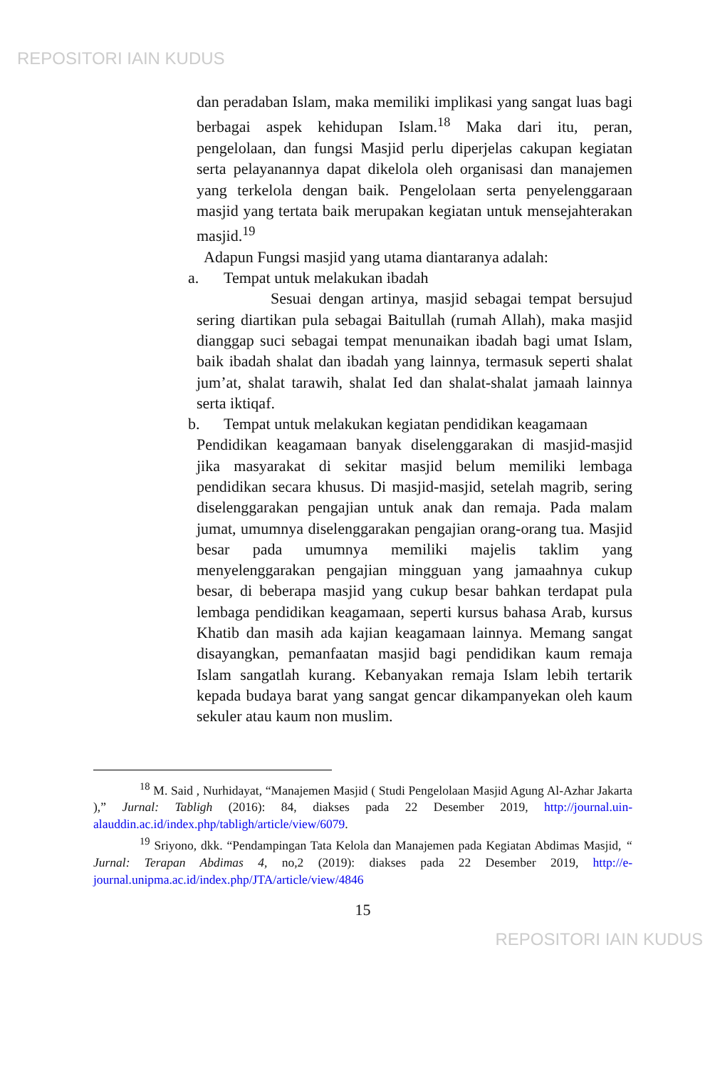REPOSITORI IAIN KUDUS
dan peradaban Islam, maka memiliki implikasi yang sangat luas bagi berbagai aspek kehidupan Islam.<sup>18</sup> Maka dari itu, peran, pengelolaan, dan fungsi Masjid perlu diperjelas cakupan kegiatan serta pelayanannya dapat dikelola oleh organisasi dan manajemen yang terkelola dengan baik. Pengelolaan serta penyelenggaraan masjid yang tertata baik merupakan kegiatan untuk mensejahterakan masjid.<sup>19</sup>
Adapun Fungsi masjid yang utama diantaranya adalah:
a. Tempat untuk melakukan ibadah
Sesuai dengan artinya, masjid sebagai tempat bersujud sering diartikan pula sebagai Baitullah (rumah Allah), maka masjid dianggap suci sebagai tempat menunaikan ibadah bagi umat Islam, baik ibadah shalat dan ibadah yang lainnya, termasuk seperti shalat jum’at, shalat tarawih, shalat Ied dan shalat-shalat jamaah lainnya serta iktiqaf.
b. Tempat untuk melakukan kegiatan pendidikan keagamaan
Pendidikan keagamaan banyak diselenggarakan di masjid-masjid jika masyarakat di sekitar masjid belum memiliki lembaga pendidikan secara khusus. Di masjid-masjid, setelah magrib, sering diselenggarakan pengajian untuk anak dan remaja. Pada malam jumat, umumnya diselenggarakan pengajian orang-orang tua. Masjid besar pada umumnya memiliki majelis taklim yang menyelenggarakan pengajian mingguan yang jamaahnya cukup besar, di beberapa masjid yang cukup besar bahkan terdapat pula lembaga pendidikan keagamaan, seperti kursus bahasa Arab, kursus Khatib dan masih ada kajian keagamaan lainnya. Memang sangat disayangkan, pemanfaatan masjid bagi pendidikan kaum remaja Islam sangatlah kurang. Kebanyakan remaja Islam lebih tertarik kepada budaya barat yang sangat gencar dikampanyekan oleh kaum sekuler atau kaum non muslim.
<sup>18</sup> M. Said , Nurhidayat, “Manajemen Masjid ( Studi Pengelolaan Masjid Agung Al-Azhar Jakarta ),” Jurnal: Tabligh (2016): 84, diakses pada 22 Desember 2019, http://journal.uin-alauddin.ac.id/index.php/tabligh/article/view/6079.
<sup>19</sup> Sriyono, dkk. “Pendampingan Tata Kelola dan Manajemen pada Kegiatan Abdimas Masjid, “ Jurnal: Terapan Abdimas 4, no,2 (2019): diakses pada 22 Desember 2019, http://e-journal.unipma.ac.id/index.php/JTA/article/view/4846
15
REPOSITORI IAIN KUDUS